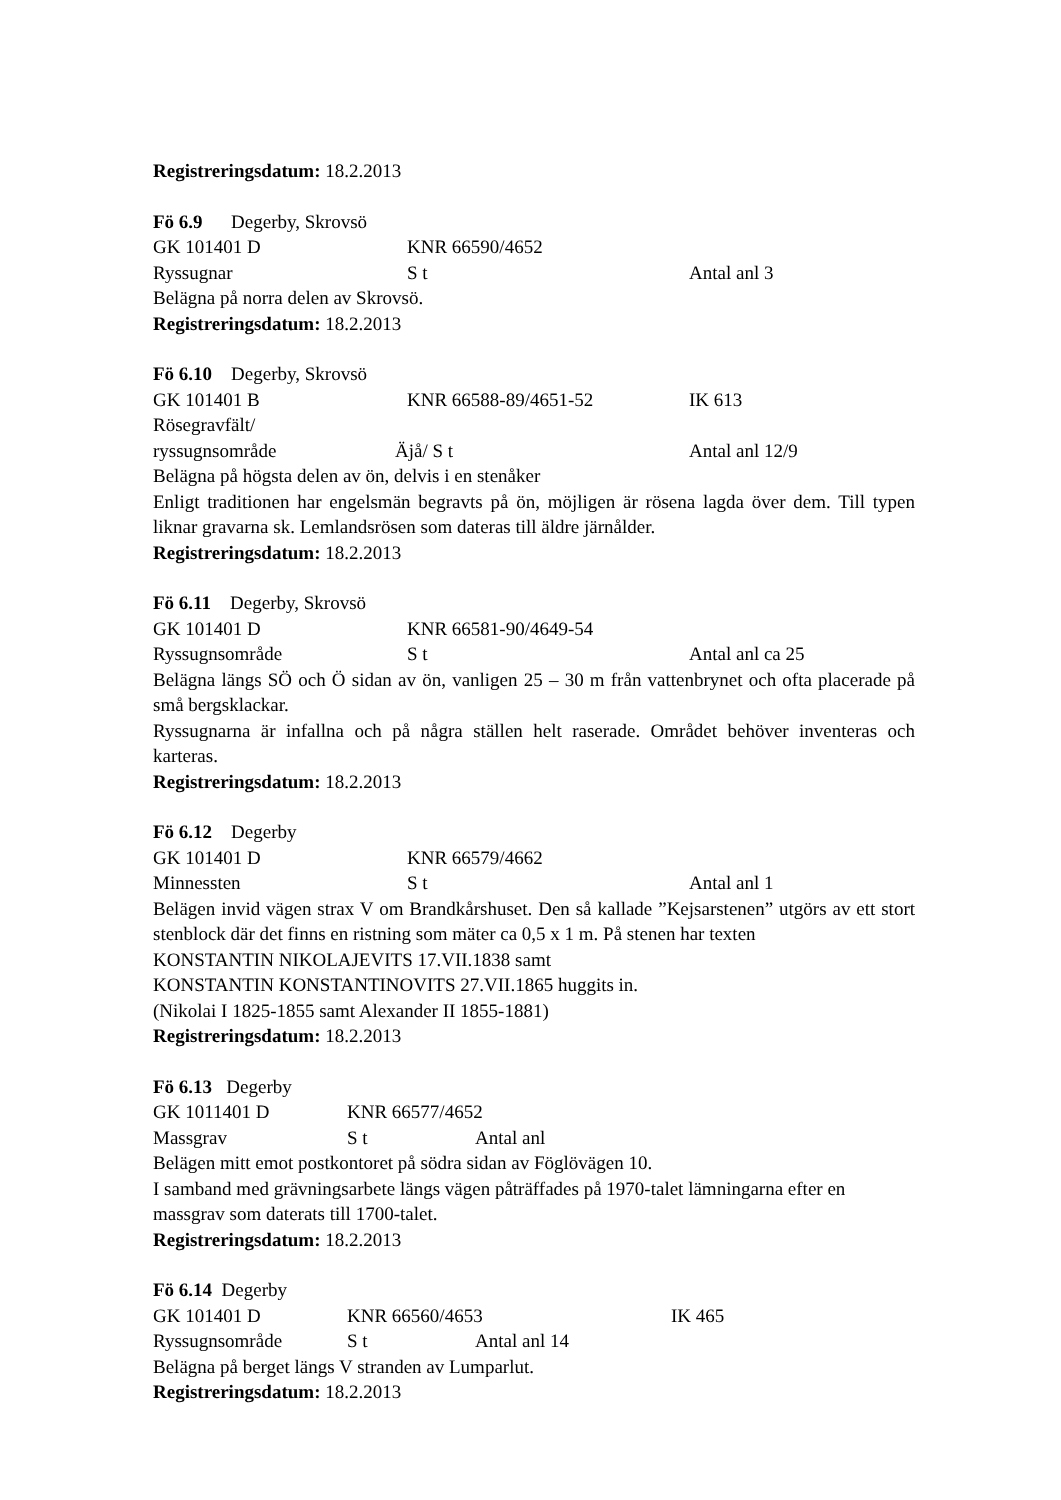Registreringsdatum: 18.2.2013
Fö 6.9 Degerby, Skrovsö
GK 101401 D KNR 66590/4652
Ryssugnar S t Antal anl 3
Belägna på norra delen av Skrovsö.
Registreringsdatum: 18.2.2013
Fö 6.10 Degerby, Skrovsö
GK 101401 B KNR 66588-89/4651-52 IK 613
Rösegravfält/
ryssugnsområde Äjå/ S t Antal anl 12/9
Belägna på högsta delen av ön, delvis i en stenåker
Enligt traditionen har engelsmän begravts på ön, möjligen är rösena lagda över dem. Till typen liknar gravarna sk. Lemlandsrösen som dateras till äldre järnålder.
Registreringsdatum: 18.2.2013
Fö 6.11 Degerby, Skrovsö
GK 101401 D KNR 66581-90/4649-54
Ryssugnsområde S t Antal anl ca 25
Belägna längs SÖ och Ö sidan av ön, vanligen 25 – 30 m från vattenbrynet och ofta placerade på små bergsklackar.
Ryssugnarna är infallna och på några ställen helt raserade. Området behöver inventeras och karteras.
Registreringsdatum: 18.2.2013
Fö 6.12 Degerby
GK 101401 D KNR 66579/4662
Minnessten S t Antal anl 1
Belägen invid vägen strax V om Brandkårshuset. Den så kallade ”Kejsarstenen” utgörs av ett stort stenblock där det finns en ristning som mäter ca 0,5 x 1 m. På stenen har texten
KONSTANTIN NIKOLAJEVITS 17.VII.1838 samt
KONSTANTIN KONSTANTINOVITS 27.VII.1865 huggits in.
(Nikolai I 1825-1855 samt Alexander II 1855-1881)
Registreringsdatum: 18.2.2013
Fö 6.13 Degerby
GK 1011401 D KNR 66577/4652
Massgrav S t Antal anl
Belägen mitt emot postkontoret på södra sidan av Föglövägen 10.
I samband med grävningsarbete längs vägen påträffades på 1970-talet lämningarna efter en massgrav som daterats till 1700-talet.
Registreringsdatum: 18.2.2013
Fö 6.14 Degerby
GK 101401 D KNR 66560/4653 IK 465
Ryssugnsområde S t Antal anl 14
Belägna på berget längs V stranden av Lumparlut.
Registreringsdatum: 18.2.2013